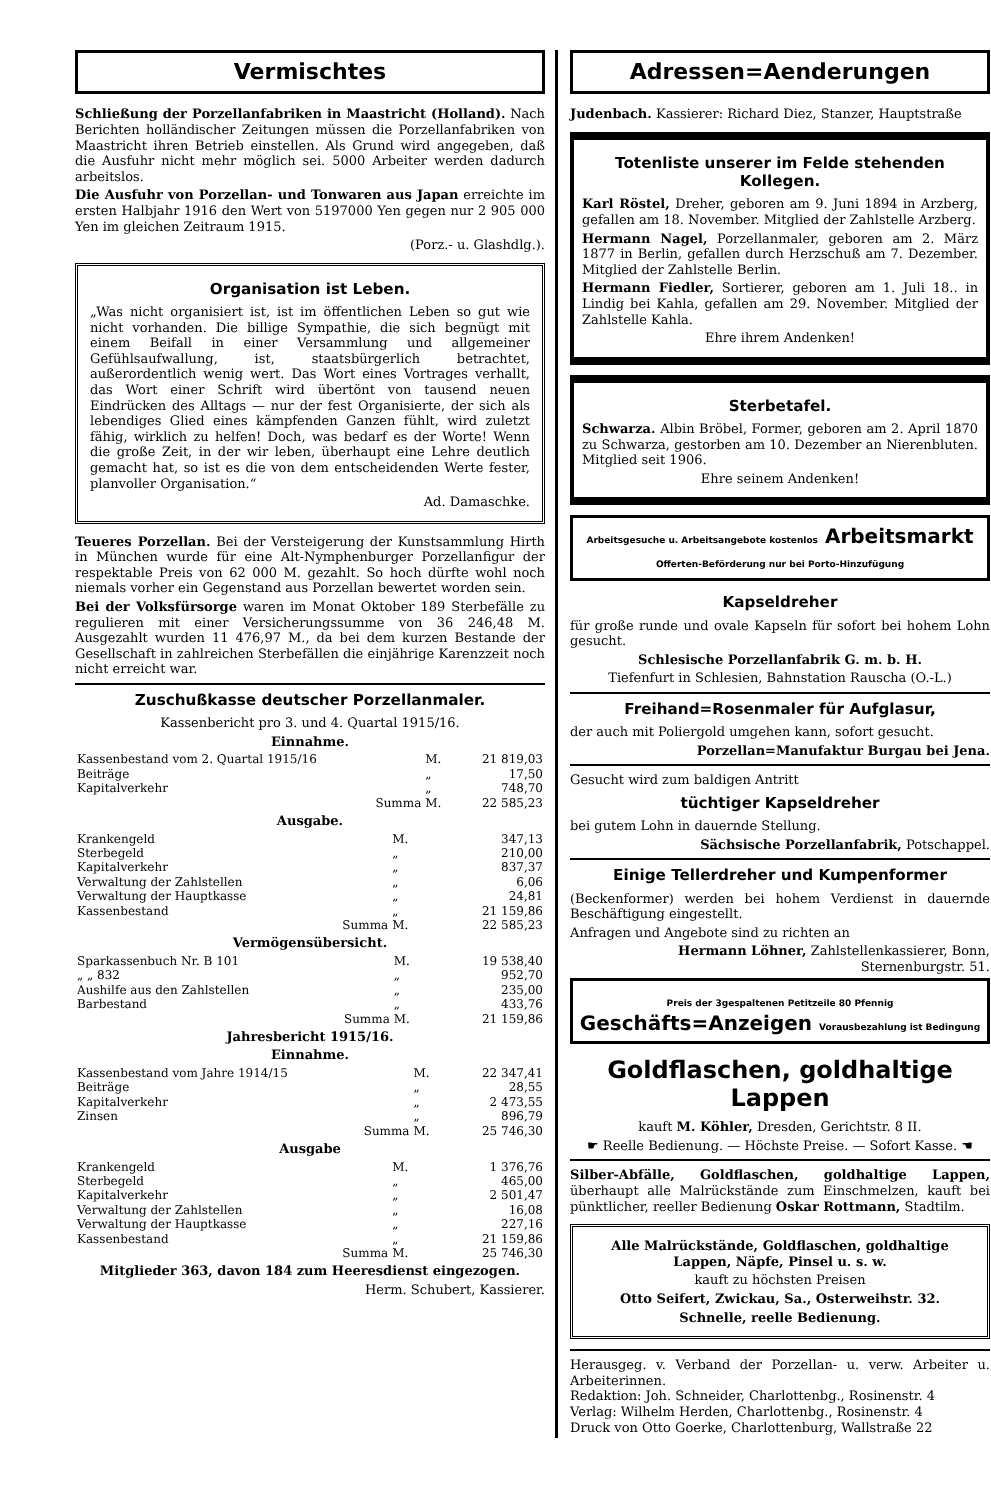Vermischtes
Schließung der Porzellanfabriken in Maastricht (Holland). Nach Berichten holländischer Zeitungen müssen die Porzellanfabriken von Maastricht ihren Betrieb einstellen. Als Grund wird angegeben, daß die Ausfuhr nicht mehr möglich sei. 5000 Arbeiter werden dadurch arbeitslos.
Die Ausfuhr von Porzellan- und Tonwaren aus Japan erreichte im ersten Halbjahr 1916 den Wert von 5197000 Yen gegen nur 2 905 000 Yen im gleichen Zeitraum 1915.
(Porz.- u. Glashdlg.).
Organisation ist Leben.
„Was nicht organisiert ist, ist im öffentlichen Leben so gut wie nicht vorhanden. Die billige Sympathie, die sich begnügt mit einem Beifall in einer Versammlung und allgemeiner Gefühlsaufwallung, ist, staatsbürgerlich betrachtet, außerordentlich wenig wert. Das Wort eines Vortrages verhallt, das Wort einer Schrift wird übertönt von tausend neuen Eindrücken des Alltags — nur der fest Organisierte, der sich als lebendiges Glied eines kämpfenden Ganzen fühlt, wird zuletzt fähig, wirklich zu helfen! Doch, was bedarf es der Worte! Wenn die große Zeit, in der wir leben, überhaupt eine Lehre deutlich gemacht hat, so ist es die von dem entscheidenden Werte fester, planvoller Organisation.“
Ad. Damaschke.
Teueres Porzellan. Bei der Versteigerung der Kunstsammlung Hirth in München wurde für eine Alt-Nymphenburger Porzellanfigur der respektable Preis von 62 000 M. gezahlt. So hoch dürfte wohl noch niemals vorher ein Gegenstand aus Porzellan bewertet worden sein.
Bei der Volksfürsorge waren im Monat Oktober 189 Sterbefälle zu regulieren mit einer Versicherungssumme von 36 246,48 M. Ausgezahlt wurden 11 476,97 M., da bei dem kurzen Bestande der Gesellschaft in zahlreichen Sterbefällen die einjährige Karenzzeit noch nicht erreicht war.
Zuschußkasse deutscher Porzellanmaler.
Kassenbericht pro 3. und 4. Quartal 1915/16.
Einnahme.
| Kassenbestand vom 2. Quartal 1915/16 | M. | 21 819,03 |
| Beiträge | „ | 17,50 |
| Kapitalverkehr | „ | 748,70 |
| Summa | M. | 22 585,23 |
Ausgabe.
| Krankengeld | M. | 347,13 |
| Sterbegeld | „ | 210,00 |
| Kapitalverkehr | „ | 837,37 |
| Verwaltung der Zahlstellen | „ | 6,06 |
| Verwaltung der Hauptkasse | „ | 24,81 |
| Kassenbestand | „ | 21 159,86 |
| Summa | M. | 22 585,23 |
Vermögensübersicht.
| Sparkassenbuch Nr. B 101 | M. | 19 538,40 |
| „ „ 832 | „ | 952,70 |
| Aushilfe aus den Zahlstellen | „ | 235,00 |
| Barbestand | „ | 433,76 |
| Summa | M. | 21 159,86 |
Jahresbericht 1915/16.
Einnahme.
| Kassenbestand vom Jahre 1914/15 | M. | 22 347,41 |
| Beiträge | „ | 28,55 |
| Kapitalverkehr | „ | 2 473,55 |
| Zinsen | „ | 896,79 |
| Summa | M. | 25 746,30 |
Ausgabe
| Krankengeld | M. | 1 376,76 |
| Sterbegeld | „ | 465,00 |
| Kapitalverkehr | „ | 2 501,47 |
| Verwaltung der Zahlstellen | „ | 16,08 |
| Verwaltung der Hauptkasse | „ | 227,16 |
| Kassenbestand | „ | 21 159,86 |
| Summa | M. | 25 746,30 |
Mitglieder 363, davon 184 zum Heeresdienst eingezogen.
Herm. Schubert, Kassierer.
Adressen=Aenderungen
Judenbach. Kassierer: Richard Diez, Stanzer, Hauptstraße
Totenliste unserer im Felde stehenden Kollegen.
Karl Röstel, Dreher, geboren am 9. Juni 1894 in Arzberg, gefallen am 18. November. Mitglied der Zahlstelle Arzberg.
Hermann Nagel, Porzellanmaler, geboren am 2. März 1877 in Berlin, gefallen durch Herzschuß am 7. Dezember. Mitglied der Zahlstelle Berlin.
Hermann Fiedler, Sortierer, geboren am 1. Juli 18.. in Lindig bei Kahla, gefallen am 29. November. Mitglied der Zahlstelle Kahla.
Ehre ihrem Andenken!
Sterbetafel.
Schwarza. Albin Bröbel, Former, geboren am 2. April 1870 zu Schwarza, gestorben am 10. Dezember an Nierenbluten. Mitglied seit 1906.
Ehre seinem Andenken!
Arbeitsgesuche u. Arbeitsangebote kostenlos Arbeitsmarkt Offerten-Beförderung nur bei Porto-Hinzufügung
Kapseldreher
für große runde und ovale Kapseln für sofort bei hohem Lohn gesucht.
Schlesische Porzellanfabrik G. m. b. H.
Tiefenfurt in Schlesien, Bahnstation Rauscha (O.-L.)
Freihand=Rosenmaler für Aufglasur,
der auch mit Poliergold umgehen kann, sofort gesucht.
Porzellan=Manufaktur Burgau bei Jena.
Gesucht wird zum baldigen Antritt
tüchtiger Kapseldreher
bei gutem Lohn in dauernde Stellung.
Sächsische Porzellanfabrik, Potschappel.
Einige Tellerdreher und Kumpenformer
(Beckenformer) werden bei hohem Verdienst in dauernde Beschäftigung eingestellt.
Anfragen und Angebote sind zu richten an
Hermann Löhner, Zahlstellenkassierer, Bonn, Sternenburgstr. 51.
Preis der 3gespaltenen Petitzeile 80 Pfennig Geschäfts=Anzeigen Vorausbezahlung ist Bedingung
Goldflaschen, goldhaltige Lappen
kauft M. Köhler, Dresden, Gerichtstr. 8 II.
☛ Reelle Bedienung. — Höchste Preise. — Sofort Kasse. ☚
Silber-Abfälle, Goldflaschen, goldhaltige Lappen, überhaupt alle Malrückstände zum Einschmelzen, kauft bei pünktlicher, reeller Bedienung Oskar Rottmann, Stadtilm.
Alle Malrückstände, Goldflaschen, goldhaltige Lappen, Näpfe, Pinsel u. s. w.
kauft zu höchsten Preisen
Otto Seifert, Zwickau, Sa., Osterweihstr. 32.
Schnelle, reelle Bedienung.
Herausgeg. v. Verband der Porzellan- u. verw. Arbeiter u. Arbeiterinnen.
Redaktion: Joh. Schneider, Charlottenbg., Rosinenstr. 4
Verlag: Wilhelm Herden, Charlottenbg., Rosinenstr. 4
Druck von Otto Goerke, Charlottenburg, Wallstraße 22